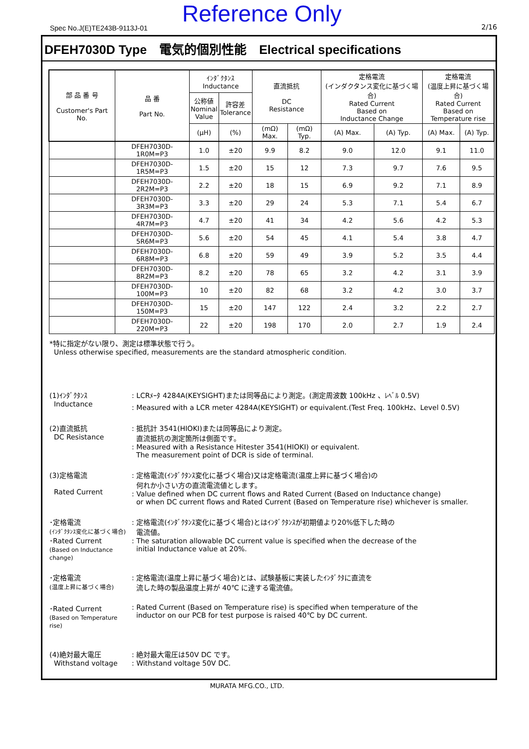Spec No.J(E)TE243B-9113J-01
Reference Only 2/16
DFEH7030D Type　電気的個別性能　Electrical specifications
| 部 品 番 号 Customer's Part No. | 品 番 Part No. | ｲﾝﾀﾞｸﾀﾝｽ Inductance | | 直流抵抗 DC Resistance | | 定格電流 (インダクタンス変化に基づく場合) Rated Current Based on Inductance Change | | 定格電流 (温度上昇に基づく場合) Rated Current Based on Temperature rise | |
| --- | --- | --- | --- | --- | --- | --- | --- | --- | --- |
| | | 公称値 Nominal Value | 許容差 Tolerance | | | | | | |
| | | (μH) | (%) | (mΩ) Max. | (mΩ) Typ. | (A) Max. | (A) Typ. | (A) Max. | (A) Typ. |
| | DFEH7030D-1R0M=P3 | 1.0 | ±20 | 9.9 | 8.2 | 9.0 | 12.0 | 9.1 | 11.0 |
| | DFEH7030D-1R5M=P3 | 1.5 | ±20 | 15 | 12 | 7.3 | 9.7 | 7.6 | 9.5 |
| | DFEH7030D-2R2M=P3 | 2.2 | ±20 | 18 | 15 | 6.9 | 9.2 | 7.1 | 8.9 |
| | DFEH7030D-3R3M=P3 | 3.3 | ±20 | 29 | 24 | 5.3 | 7.1 | 5.4 | 6.7 |
| | DFEH7030D-4R7M=P3 | 4.7 | ±20 | 41 | 34 | 4.2 | 5.6 | 4.2 | 5.3 |
| | DFEH7030D-5R6M=P3 | 5.6 | ±20 | 54 | 45 | 4.1 | 5.4 | 3.8 | 4.7 |
| | DFEH7030D-6R8M=P3 | 6.8 | ±20 | 59 | 49 | 3.9 | 5.2 | 3.5 | 4.4 |
| | DFEH7030D-8R2M=P3 | 8.2 | ±20 | 78 | 65 | 3.2 | 4.2 | 3.1 | 3.9 |
| | DFEH7030D-100M=P3 | 10 | ±20 | 82 | 68 | 3.2 | 4.2 | 3.0 | 3.7 |
| | DFEH7030D-150M=P3 | 15 | ±20 | 147 | 122 | 2.4 | 3.2 | 2.2 | 2.7 |
| | DFEH7030D-220M=P3 | 22 | ±20 | 198 | 170 | 2.0 | 2.7 | 1.9 | 2.4 |
*特に指定がない限り、測定は標準状態で行う。
Unless otherwise specified, measurements are the standard atmospheric condition.
(1)ｲﾝﾀﾞｸﾀﾝｽ
Inductance
: LCRﾒｰﾀ 4284A(KEYSIGHT)または同等品により測定。(測定周波数 100kHz 、ﾚﾍﾞﾙ 0.5V)
: Measured with a LCR meter 4284A(KEYSIGHT) or equivalent.(Test Freq. 100kHz、Level 0.5V)
(2)直流抵抗
DC Resistance
: 抵抗計 3541(HIOKI)または同等品により測定。
直流抵抗の測定箇所は側面です。
: Measured with a Resistance Hitester 3541(HIOKI) or equivalent.
The measurement point of DCR is side of terminal.
(3)定格電流
Rated Current
: 定格電流(ｲﾝﾀﾞｸﾀﾝｽ変化に基づく場合)又は定格電流(温度上昇に基づく場合)の
何れか小さい方の直流電流値とします。
: Value defined when DC current flows and Rated Current (Based on Inductance change)
or when DC current flows and Rated Current (Based on Temperature rise) whichever is smaller.
･定格電流
(ｲﾝﾀﾞｸﾀﾝｽ変化に基づく場合)
･Rated Current
(Based on Inductance change)
: 定格電流(ｲﾝﾀﾞｸﾀﾝｽ変化に基づく場合)とはｲﾝﾀﾞｸﾀﾝｽが初期値より20%低下した時の
電流値。
: The saturation allowable DC current value is specified when the decrease of the
initial Inductance value at 20%.
･定格電流
(温度上昇に基づく場合)
: 定格電流(温度上昇に基づく場合)とは、試験基板に実装したｲﾝﾀﾞｸﾀに直流を
流した時の製品温度上昇が 40℃ に達する電流値。
･Rated Current
(Based on Temperature rise)
: Rated Current (Based on Temperature rise) is specified when temperature of the
inductor on our PCB for test purpose is raised 40℃ by DC current.
(4)絶対最大電圧
Withstand voltage
: 絶対最大電圧は50V DC です。
: Withstand voltage 50V DC.
MURATA MFG.CO., LTD.